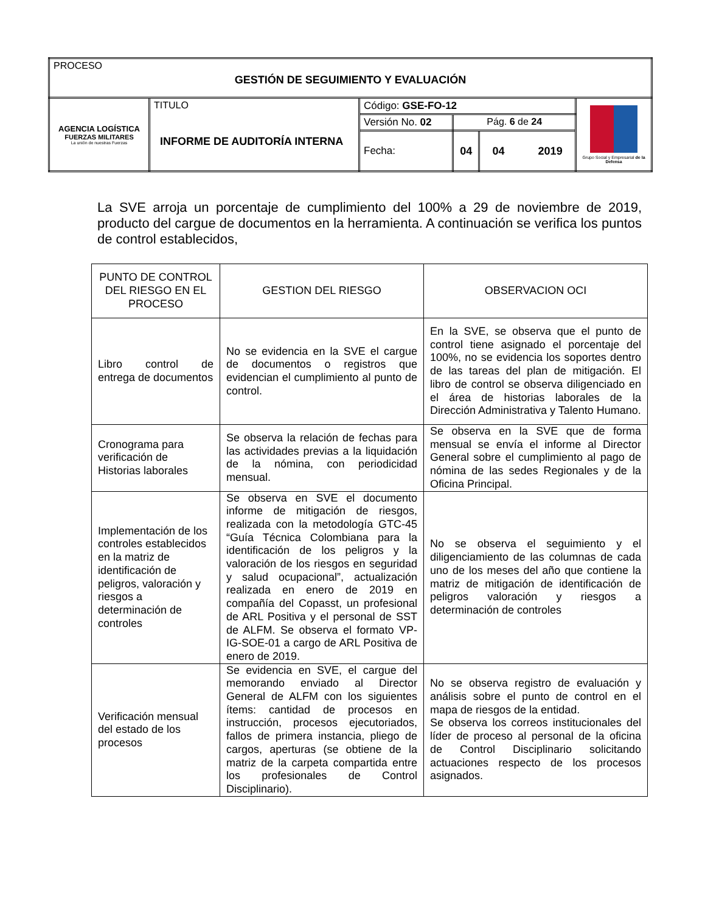| PROCESO GESTIÓN DE SEGUIMIENTO Y EVALUACIÓN | | | | | |
| AGENCIA LOGÍSTICA FUERZAS MILITARES La unión de nuestras Fuerzas | TITULO INFORME DE AUDITORÍA INTERNA | Código: GSE-FO-12 | | | Grupo Social y Empresarial de la Defensa |
| | | Versión No. 02 | Pág. 6 de 24 | | |
| | | Fecha: | 04 | 04 2019 | |
La SVE arroja un porcentaje de cumplimiento del 100% a 29 de noviembre de 2019, producto del cargue de documentos en la herramienta. A continuación se verifica los puntos de control establecidos,
| PUNTO DE CONTROL DEL RIESGO EN EL PROCESO | GESTION DEL RIESGO | OBSERVACION OCI |
| --- | --- | --- |
| Libro control de entrega de documentos | No se evidencia en la SVE el cargue de documentos o registros que evidencian el cumplimiento al punto de control. | En la SVE, se observa que el punto de control tiene asignado el porcentaje del 100%, no se evidencia los soportes dentro de las tareas del plan de mitigación. El libro de control se observa diligenciado en el área de historias laborales de la Dirección Administrativa y Talento Humano. |
| Cronograma para verificación de Historias laborales | Se observa la relación de fechas para las actividades previas a la liquidación de la nómina, con periodicidad mensual. | Se observa en la SVE que de forma mensual se envía el informe al Director General sobre el cumplimiento al pago de nómina de las sedes Regionales y de la Oficina Principal. |
| Implementación de los controles establecidos en la matriz de identificación de peligros, valoración y riesgos a determinación de controles | Se observa en SVE el documento informe de mitigación de riesgos, realizada con la metodología GTC-45 “Guía Técnica Colombiana para la identificación de los peligros y la valoración de los riesgos en seguridad y salud ocupacional”, actualización realizada en enero de 2019 en compañía del Copasst, un profesional de ARL Positiva y el personal de SST de ALFM. Se observa el formato VP-IG-SOE-01 a cargo de ARL Positiva de enero de 2019. | No se observa el seguimiento y el diligenciamiento de las columnas de cada uno de los meses del año que contiene la matriz de mitigación de identificación de peligros valoración y riesgos a determinación de controles |
| Verificación mensual del estado de los procesos | Se evidencia en SVE, el cargue del memorando enviado al Director General de ALFM con los siguientes ítems: cantidad de procesos en instrucción, procesos ejecutoriados, fallos de primera instancia, pliego de cargos, aperturas (se obtiene de la matriz de la carpeta compartida entre los profesionales de Control Disciplinario). | No se observa registro de evaluación y análisis sobre el punto de control en el mapa de riesgos de la entidad. Se observa los correos institucionales del líder de proceso al personal de la oficina de Control Disciplinario solicitando actuaciones respecto de los procesos asignados. |